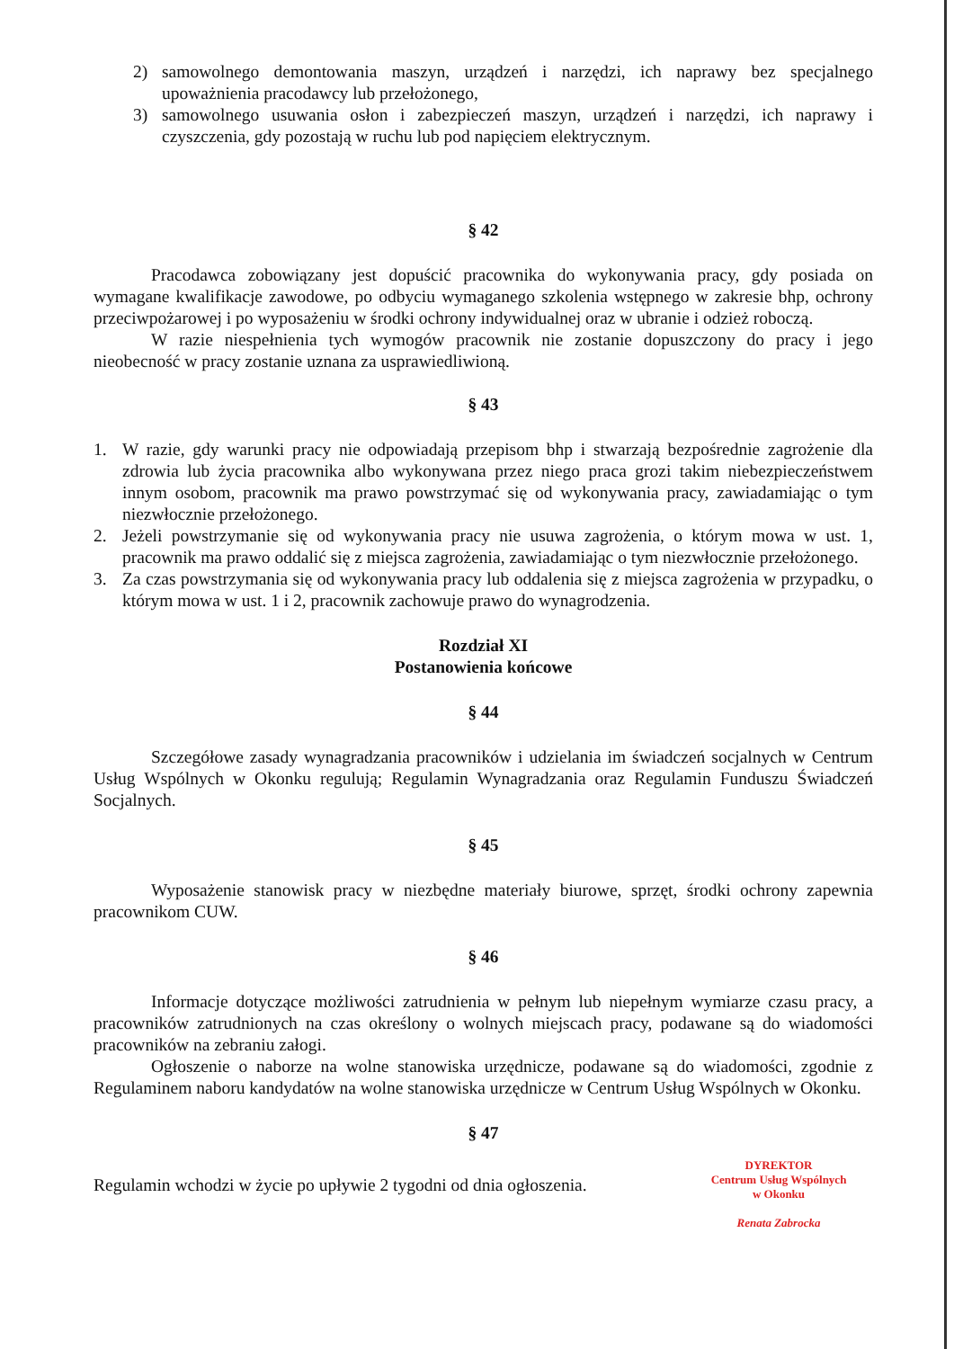2) samowolnego demontowania maszyn, urządzeń i narzędzi, ich naprawy bez specjalnego upoważnienia pracodawcy lub przełożonego,
3) samowolnego usuwania osłon i zabezpieczeń maszyn, urządzeń i narzędzi, ich naprawy i czyszczenia, gdy pozostają w ruchu lub pod napięciem elektrycznym.
§ 42
Pracodawca zobowiązany jest dopuścić pracownika do wykonywania pracy, gdy posiada on wymagane kwalifikacje zawodowe, po odbyciu wymaganego szkolenia wstępnego w zakresie bhp, ochrony przeciwpożarowej i po wyposażeniu w środki ochrony indywidualnej oraz w ubranie i odzież roboczą.
W razie niespełnienia tych wymogów pracownik nie zostanie dopuszczony do pracy i jego nieobecność w pracy zostanie uznana za usprawiedliwioną.
§ 43
1. W razie, gdy warunki pracy nie odpowiadają przepisom bhp i stwarzają bezpośrednie zagrożenie dla zdrowia lub życia pracownika albo wykonywana przez niego praca grozi takim niebezpieczeństwem innym osobom, pracownik ma prawo powstrzymać się od wykonywania pracy, zawiadamiając o tym niezwłocznie przełożonego.
2. Jeżeli powstrzymanie się od wykonywania pracy nie usuwa zagrożenia, o którym mowa w ust. 1, pracownik ma prawo oddalić się z miejsca zagrożenia, zawiadamiając o tym niezwłocznie przełożonego.
3. Za czas powstrzymania się od wykonywania pracy lub oddalenia się z miejsca zagrożenia w przypadku, o którym mowa w ust. 1 i 2, pracownik zachowuje prawo do wynagrodzenia.
Rozdział XI
Postanowienia końcowe
§ 44
Szczegółowe zasady wynagradzania pracowników i udzielania im świadczeń socjalnych w Centrum Usług Wspólnych w Okonku regulują; Regulamin Wynagradzania oraz Regulamin Funduszu Świadczeń Socjalnych.
§ 45
Wyposażenie stanowisk pracy w niezbędne materiały biurowe, sprzęt, środki ochrony zapewnia pracownikom CUW.
§ 46
Informacje dotyczące możliwości zatrudnienia w pełnym lub niepełnym wymiarze czasu pracy, a pracowników zatrudnionych na czas określony o wolnych miejscach pracy, podawane są do wiadomości pracowników na zebraniu załogi.
Ogłoszenie o naborze na wolne stanowiska urzędnicze, podawane są do wiadomości, zgodnie z Regulaminem naboru kandydatów na wolne stanowiska urzędnicze w Centrum Usług Wspólnych w Okonku.
§ 47
Regulamin wchodzi w życie po upływie 2 tygodni od dnia ogłoszenia.
DYREKTOR
Centrum Usług Wspólnych
w Okonku
Renata Zabrocka